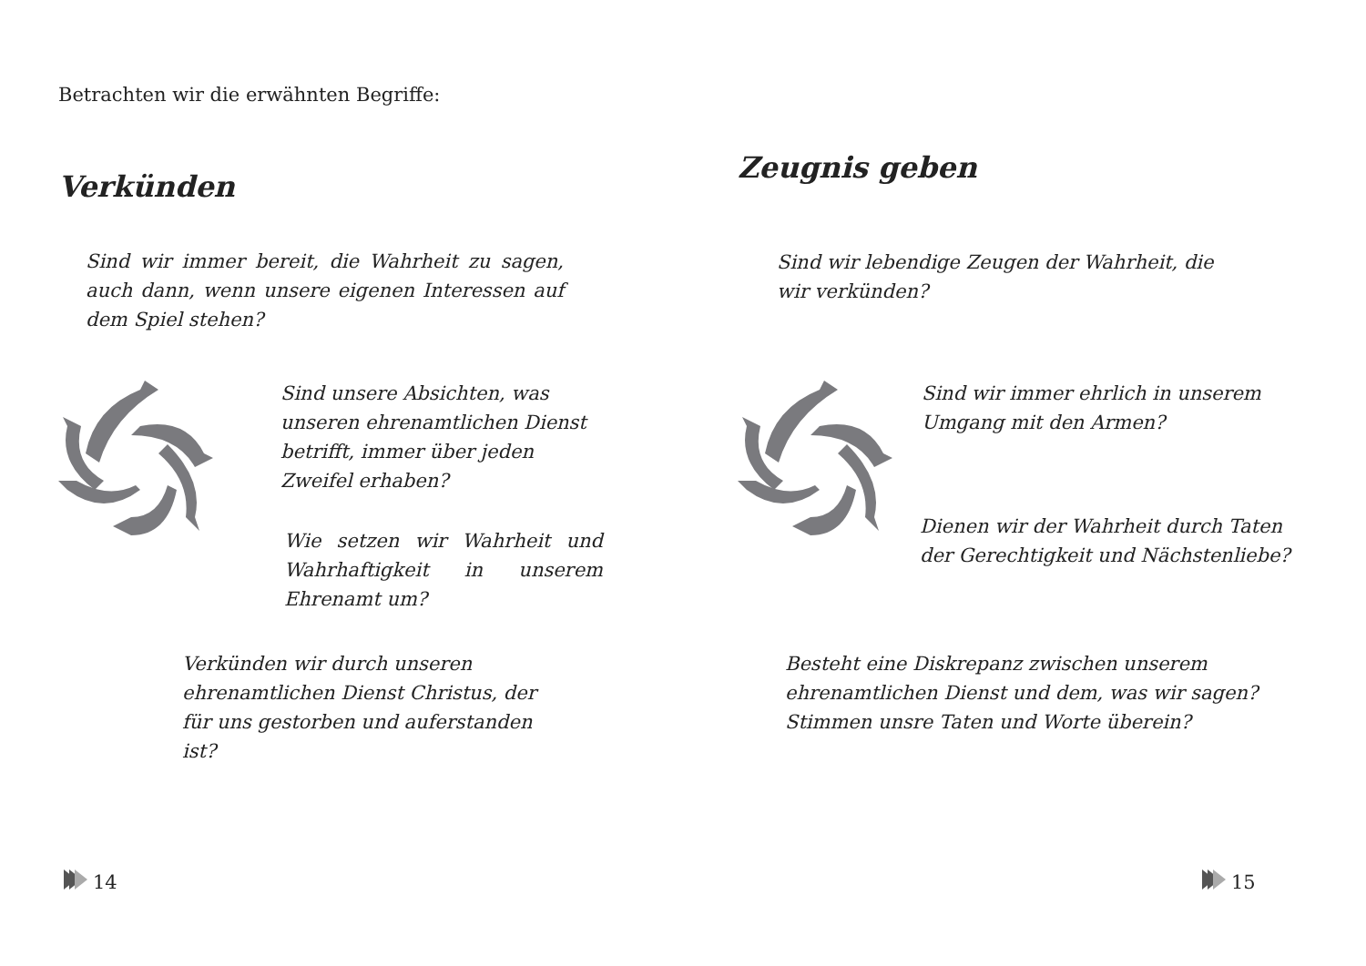Betrachten wir die erwähnten Begriffe:
Verkünden
Sind wir immer bereit, die Wahrheit zu sagen, auch dann, wenn unsere eigenen Interessen auf dem Spiel stehen?
Sind unsere Absichten, was unseren ehrenamtlichen Dienst betrifft, immer über jeden Zweifel erhaben?
Wie setzen wir Wahrheit und Wahrhaftigkeit in unserem Ehrenamt um?
Verkünden wir durch unseren ehrenamtlichen Dienst Christus, der für uns gestorben und auferstanden ist?
14
Zeugnis geben
Sind wir lebendige Zeugen der Wahrheit, die wir verkünden?
Sind wir immer ehrlich in unserem Umgang mit den Armen?
Dienen wir der Wahrheit durch Taten der Gerechtigkeit und Nächstenliebe?
Besteht eine Diskrepanz zwischen unserem ehrenamtlichen Dienst und dem, was wir sagen? Stimmen unsre Taten und Worte überein?
15